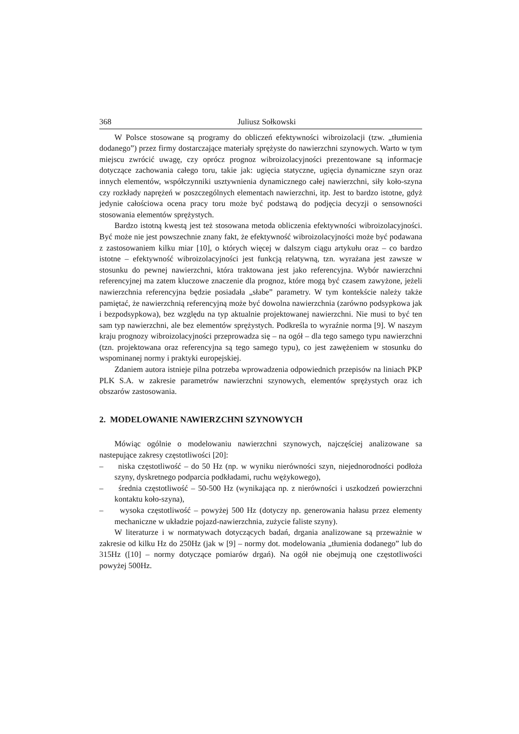368 Juliusz Sołkowski
W Polsce stosowane są programy do obliczeń efektywności wibroizolacji (tzw. „tłumienia dodanego”) przez firmy dostarczające materiały sprężyste do nawierzchni szynowych. Warto w tym miejscu zwrócić uwagę, czy oprócz prognoz wibroizolacyjności prezentowane są informacje dotyczące zachowania całego toru, takie jak: ugięcia statyczne, ugięcia dynamiczne szyn oraz innych elementów, współczynniki usztywnienia dynamicznego całej nawierzchni, siły koło-szyna czy rozkłady naprężeń w poszczególnych elementach nawierzchni, itp. Jest to bardzo istotne, gdyż jedynie całościowa ocena pracy toru może być podstawą do podjęcia decyzji o sensowności stosowania elementów sprężystych.
Bardzo istotną kwestą jest też stosowana metoda obliczenia efektywności wibroizolacyjności. Być może nie jest powszechnie znany fakt, że efektywność wibroizolacyjności może być podawana z zastosowaniem kilku miar [10], o których więcej w dalszym ciągu artykułu oraz – co bardzo istotne – efektywność wibroizolacyjności jest funkcją relatywną, tzn. wyrażana jest zawsze w stosunku do pewnej nawierzchni, która traktowana jest jako referencyjna. Wybór nawierzchni referencyjnej ma zatem kluczowe znaczenie dla prognoz, które mogą być czasem zawyżone, jeżeli nawierzchnia referencyjna będzie posiadała „słabe” parametry. W tym kontekście należy także pamiętać, że nawierzchnią referencyjną może być dowolna nawierzchnia (zarówno podsypkowa jak i bezpodsypkowa), bez względu na typ aktualnie projektowanej nawierzchni. Nie musi to być ten sam typ nawierzchni, ale bez elementów sprężystych. Podkreśla to wyraźnie norma [9]. W naszym kraju prognozy wibroizolacyjności przeprowadza się – na ogół – dla tego samego typu nawierzchni (tzn. projektowana oraz referencyjna są tego samego typu), co jest zawężeniem w stosunku do wspominanej normy i praktyki europejskiej.
Zdaniem autora istnieje pilna potrzeba wprowadzenia odpowiednich przepisów na liniach PKP PLK S.A. w zakresie parametrów nawierzchni szynowych, elementów sprężystych oraz ich obszarów zastosowania.
2. MODELOWANIE NAWIERZCHNI SZYNOWYCH
Mówiąc ogólnie o modelowaniu nawierzchni szynowych, najczęściej analizowane sa nastepujące zakresy częstotliwości [20]:
– niska częstotliwość – do 50 Hz (np. w wyniku nierówności szyn, niejednorodności podłoża szyny, dyskretnego podparcia podkładami, ruchu wężykowego),
– średnia częstotliwość – 50-500 Hz (wynikająca np. z nierówności i uszkodzeń powierzchni kontaktu koło-szyna),
– wysoka częstotliwość – powyżej 500 Hz (dotyczy np. generowania hałasu przez elementy mechaniczne w układzie pojazd-nawierzchnia, zużycie faliste szyny).
W literaturze i w normatywach dotyczących badań, drgania analizowane są przeważnie w zakresie od kilku Hz do 250Hz (jak w [9] – normy dot. modelowania „tłumienia dodanego” lub do 315Hz ([10] – normy dotyczące pomiarów drgań). Na ogół nie obejmują one częstotliwości powyżej 500Hz.